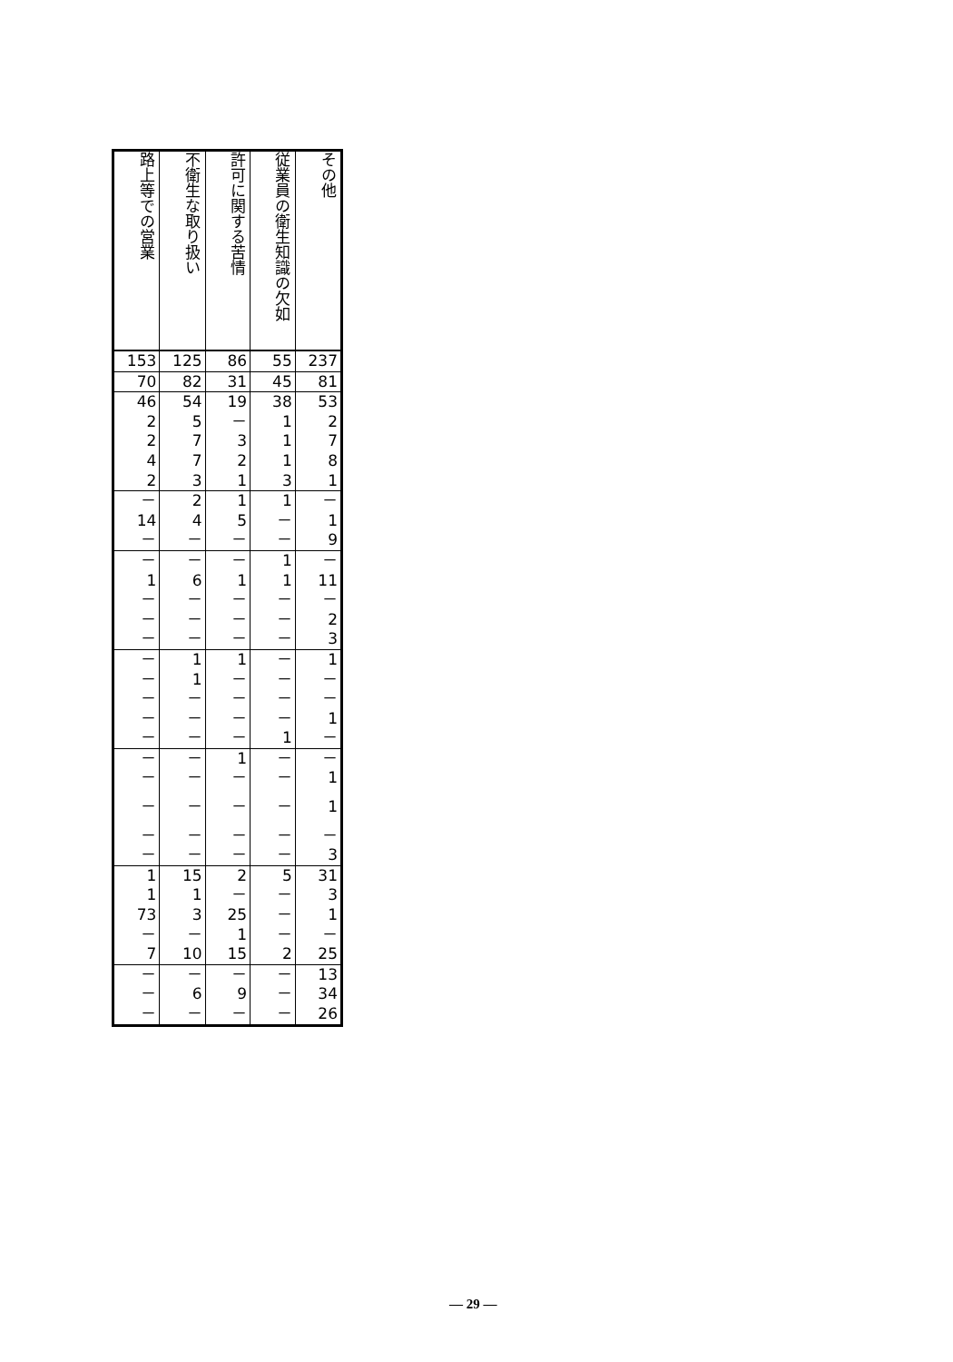| 路上等での営業 | 不衛生な取り扱い | 許可に関する苦情 | 従業員の衛生知識の欠如 | その他 |
| --- | --- | --- | --- | --- |
| 153 | 125 | 86 | 55 | 237 |
| 70 | 82 | 31 | 45 | 81 |
| 46 | 54 | 19 | 38 | 53 |
| 2 | 5 | － | 1 | 2 |
| 2 | 7 | 3 | 1 | 7 |
| 4 | 7 | 2 | 1 | 8 |
| 2 | 3 | 1 | 3 | 1 |
| － | 2 | 1 | 1 | － |
| 14 | 4 | 5 | － | 1 |
| － | － | － | － | 9 |
| － | － | － | 1 | － |
| 1 | 6 | 1 | 1 | 11 |
| － | － | － | － | － |
| － | － | － | － | 2 |
| － | － | － | － | 3 |
| － | 1 | 1 | － | 1 |
| － | 1 | － | － | － |
| － | － | － | － | － |
| － | － | － | － | 1 |
| － | － | － | 1 | － |
| － | － | 1 | － | － |
| － | － | － | － | 1 |
| － | － | － | － | 1 |
| － | － | － | － | － |
| － | － | － | － | 3 |
| 1 | 15 | 2 | 5 | 31 |
| 1 | 1 | － | － | 3 |
| 73 | 3 | 25 | － | 1 |
| － | － | 1 | － | － |
| 7 | 10 | 15 | 2 | 25 |
| － | － | － | － | 13 |
| － | 6 | 9 | － | 34 |
| － | － | － | － | 26 |
— 29 —